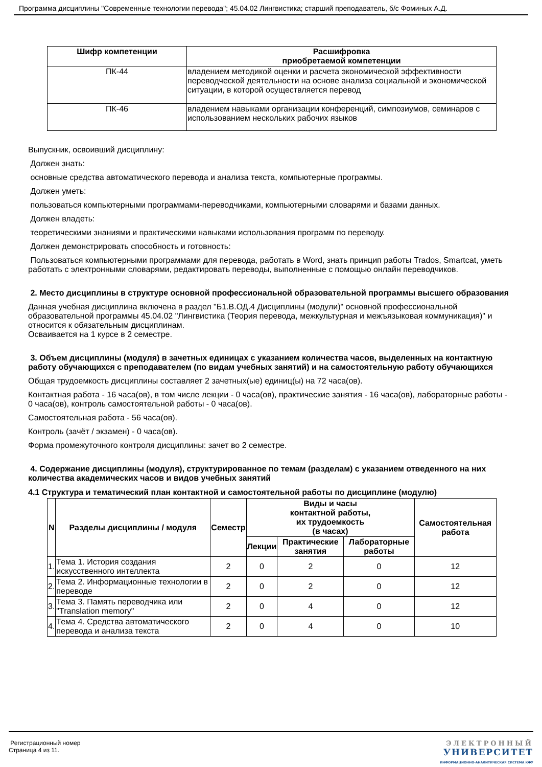Программа дисциплины "Современные технологии перевода"; 45.04.02 Лингвистика; старший преподаватель, б/с Фоминых А.Д.
| Шифр компетенции | Расшифровка приобретаемой компетенции |
| --- | --- |
| ПК-44 | владением методикой оценки и расчета экономической эффективности переводческой деятельности на основе анализа социальной и экономической ситуации, в которой осуществляется перевод |
| ПК-46 | владением навыками организации конференций, симпозиумов, семинаров с использованием нескольких рабочих языков |
Выпускник, освоивший дисциплину:
Должен знать:
основные средства автоматического перевода и анализа текста, компьютерные программы.
Должен уметь:
пользоваться компьютерными программами-переводчиками, компьютерными словарями и базами данных.
Должен владеть:
теоретическими знаниями и практическими навыками использования программ по переводу.
Должен демонстрировать способность и готовность:
Пользоваться компьютерными программами для перевода, работать в Word, знать принцип работы Trados, Smartcat, уметь работать с электронными словарями, редактировать переводы, выполненные с помощью онлайн переводчиков.
2. Место дисциплины в структуре основной профессиональной образовательной программы высшего образования
Данная учебная дисциплина включена в раздел "Б1.В.ОД.4 Дисциплины (модули)" основной профессиональной образовательной программы 45.04.02 "Лингвистика (Теория перевода, межкультурная и межъязыковая коммуникация)" и относится к обязательным дисциплинам.
Осваивается на 1 курсе в 2 семестре.
3. Объем дисциплины (модуля) в зачетных единицах с указанием количества часов, выделенных на контактную работу обучающихся с преподавателем (по видам учебных занятий) и на самостоятельную работу обучающихся
Общая трудоемкость дисциплины составляет 2 зачетных(ые) единиц(ы) на 72 часа(ов).
Контактная работа - 16 часа(ов), в том числе лекции - 0 часа(ов), практические занятия - 16 часа(ов), лабораторные работы - 0 часа(ов), контроль самостоятельной работы - 0 часа(ов).
Самостоятельная работа - 56 часа(ов).
Контроль (зачёт / экзамен) - 0 часа(ов).
Форма промежуточного контроля дисциплины: зачет во 2 семестре.
4. Содержание дисциплины (модуля), структурированное по темам (разделам) с указанием отведенного на них количества академических часов и видов учебных занятий
4.1 Структура и тематический план контактной и самостоятельной работы по дисциплине (модулю)
| N | Разделы дисциплины / модуля | Семестр | Виды и часы контактной работы, их трудоемкость (в часах) | | | Самостоятельная работа |
| --- | --- | --- | --- | --- | --- | --- |
| | | | Лекции | Практические занятия | Лабораторные работы | |
| 1. | Тема 1. История создания искусственного интеллекта | 2 | 0 | 2 | 0 | 12 |
| 2. | Тема 2. Информационные технологии в переводе | 2 | 0 | 2 | 0 | 12 |
| 3. | Тема 3. Память переводчика или "Translation memory" | 2 | 0 | 4 | 0 | 12 |
| 4. | Тема 4. Средства автоматического перевода и анализа текста | 2 | 0 | 4 | 0 | 10 |
Регистрационный номер
Страница 4 из 11.
ЭЛЕКТРОННЫЙ
УНИВЕРСИТЕТ
ИНФОРМАЦИОННО-АНАЛИТИЧЕСКАЯ СИСТЕМА КФУ